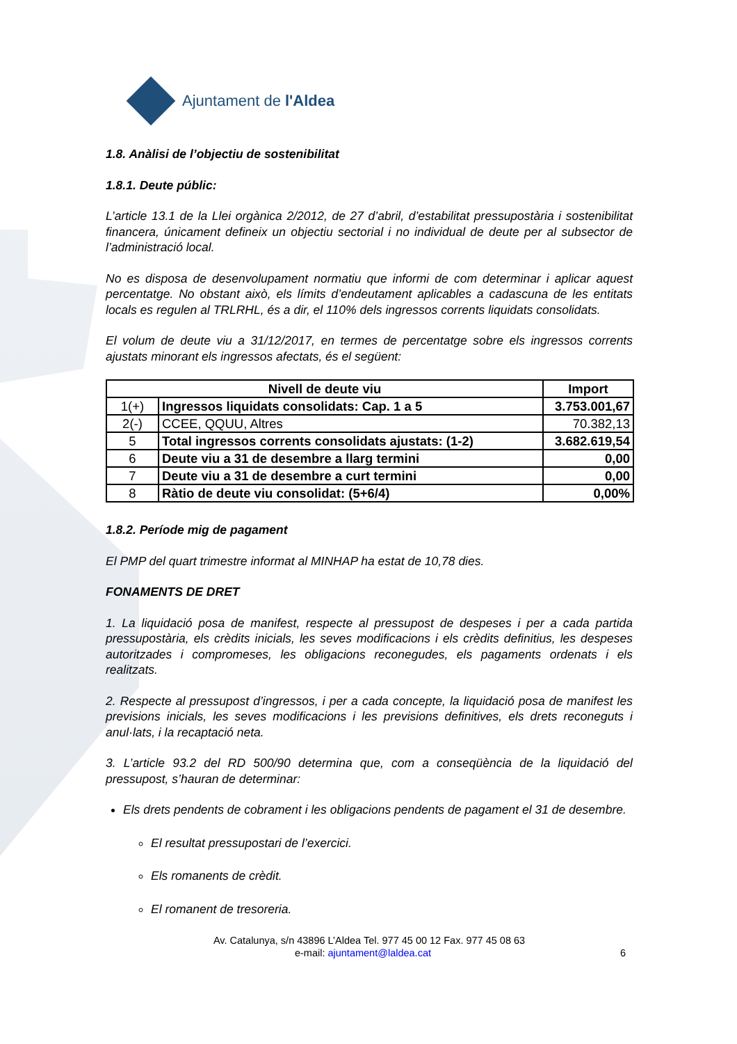Ajuntament de l'Aldea
1.8. Anàlisi de l’objectiu de sostenibilitat
1.8.1. Deute públic:
L’article 13.1 de la Llei orgànica 2/2012, de 27 d’abril, d’estabilitat pressupostària i sostenibilitat financera, únicament defineix un objectiu sectorial i no individual de deute per al subsector de l’administració local.
No es disposa de desenvolupament normatiu que informi de com determinar i aplicar aquest percentatge. No obstant això, els límits d’endeutament aplicables a cadascuna de les entitats locals es regulen al TRLRHL, és a dir, el 110% dels ingressos corrents liquidats consolidats.
El volum de deute viu a 31/12/2017, en termes de percentatge sobre els ingressos corrents ajustats minorant els ingressos afectats, és el següent:
| Nivell de deute viu | | Import |
| --- | --- | --- |
| 1(+) | Ingressos liquidats consolidats: Cap. 1 a 5 | 3.753.001,67 |
| 2(-) | CCEE, QQUU, Altres | 70.382,13 |
| 5 | Total ingressos corrents consolidats ajustats: (1-2) | 3.682.619,54 |
| 6 | Deute viu a 31 de desembre a llarg termini | 0,00 |
| 7 | Deute viu a 31 de desembre a curt termini | 0,00 |
| 8 | Ràtio de deute viu consolidat: (5+6/4) | 0,00% |
1.8.2. Període mig de pagament
El PMP del quart trimestre informat al MINHAP ha estat de 10,78 dies.
FONAMENTS DE DRET
1. La liquidació posa de manifest, respecte al pressupost de despeses i per a cada partida pressupostària, els crèdits inicials, les seves modificacions i els crèdits definitius, les despeses autoritzades i compromeses, les obligacions reconegudes, els pagaments ordenats i els realitzats.
2. Respecte al pressupost d’ingressos, i per a cada concepte, la liquidació posa de manifest les previsions inicials, les seves modificacions i les previsions definitives, els drets reconeguts i anul·lats, i la recaptació neta.
3. L’article 93.2 del RD 500/90 determina que, com a conseqüència de la liquidació del pressupost, s’hauran de determinar:
Els drets pendents de cobrament i les obligacions pendents de pagament el 31 de desembre.
El resultat pressupostari de l’exercici.
Els romanents de crèdit.
El romanent de tresoreria.
Av. Catalunya, s/n 43896 L’Aldea Tel. 977 45 00 12 Fax. 977 45 08 63
e-mail: ajuntament@laldea.cat 6